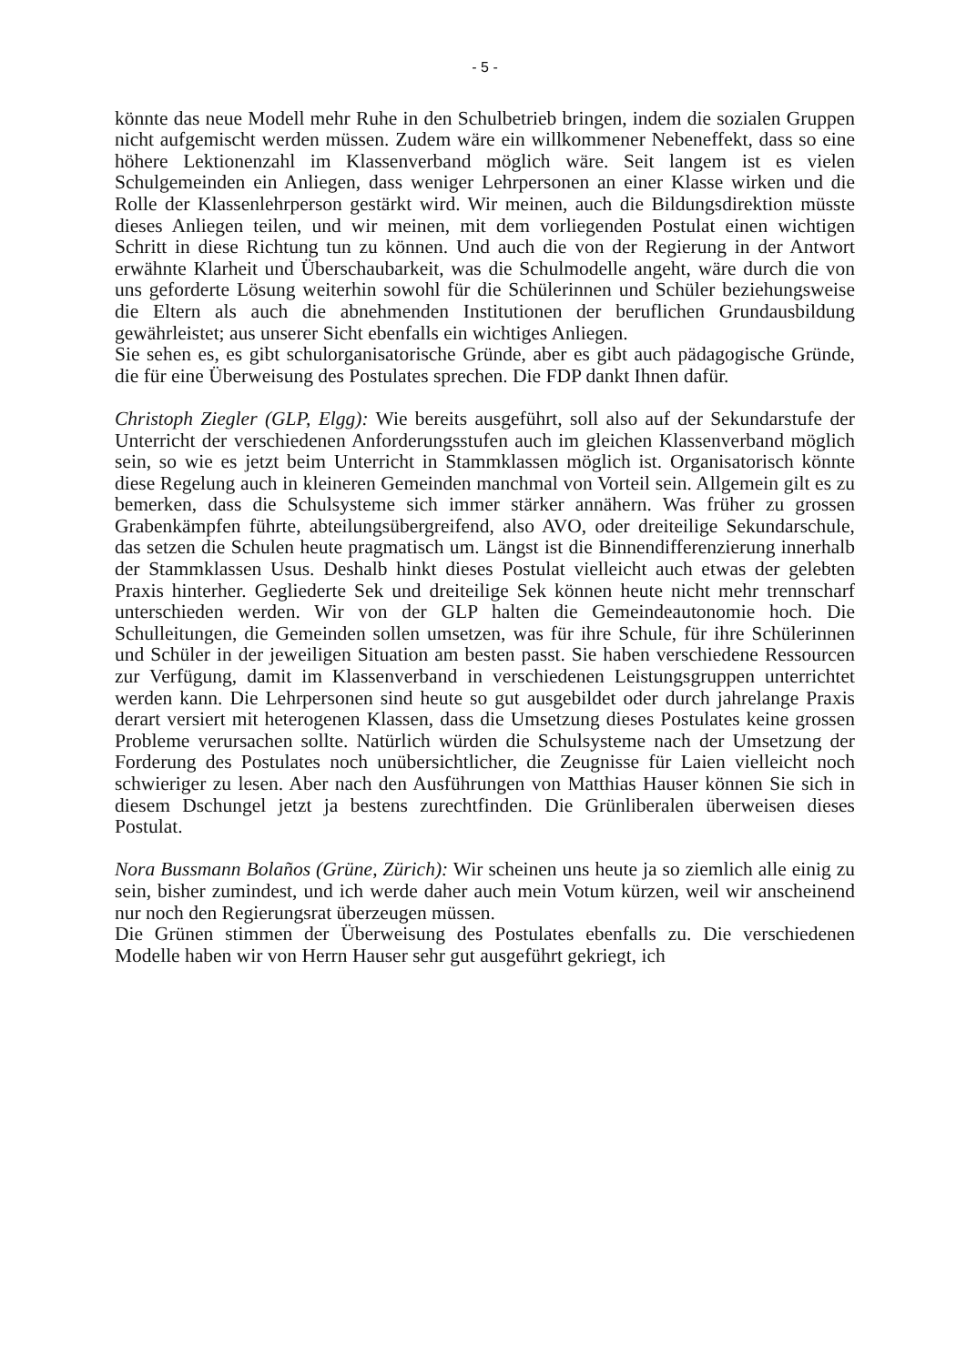- 5 -
könnte das neue Modell mehr Ruhe in den Schulbetrieb bringen, indem die sozialen Gruppen nicht aufgemischt werden müssen. Zudem wäre ein willkommener Nebeneffekt, dass so eine höhere Lektionenzahl im Klassenverband möglich wäre. Seit langem ist es vielen Schulgemeinden ein Anliegen, dass weniger Lehrpersonen an einer Klasse wirken und die Rolle der Klassenlehrperson gestärkt wird. Wir meinen, auch die Bildungsdirektion müsste dieses Anliegen teilen, und wir meinen, mit dem vorliegenden Postulat einen wichtigen Schritt in diese Richtung tun zu können. Und auch die von der Regierung in der Antwort erwähnte Klarheit und Überschaubarkeit, was die Schulmodelle angeht, wäre durch die von uns geforderte Lösung weiterhin sowohl für die Schülerinnen und Schüler beziehungsweise die Eltern als auch die abnehmenden Institutionen der beruflichen Grundausbildung gewährleistet; aus unserer Sicht ebenfalls ein wichtiges Anliegen.
Sie sehen es, es gibt schulorganisatorische Gründe, aber es gibt auch pädagogische Gründe, die für eine Überweisung des Postulates sprechen. Die FDP dankt Ihnen dafür.
Christoph Ziegler (GLP, Elgg): Wie bereits ausgeführt, soll also auf der Sekundarstufe der Unterricht der verschiedenen Anforderungsstufen auch im gleichen Klassenverband möglich sein, so wie es jetzt beim Unterricht in Stammklassen möglich ist. Organisatorisch könnte diese Regelung auch in kleineren Gemeinden manchmal von Vorteil sein. Allgemein gilt es zu bemerken, dass die Schulsysteme sich immer stärker annähern. Was früher zu grossen Grabenkämpfen führte, abteilungsübergreifend, also AVO, oder dreiteilige Sekundarschule, das setzen die Schulen heute pragmatisch um. Längst ist die Binnendifferenzierung innerhalb der Stammklassen Usus. Deshalb hinkt dieses Postulat vielleicht auch etwas der gelebten Praxis hinterher. Gegliederte Sek und dreiteilige Sek können heute nicht mehr trennscharf unterschieden werden. Wir von der GLP halten die Gemeindeautonomie hoch. Die Schulleitungen, die Gemeinden sollen umsetzen, was für ihre Schule, für ihre Schülerinnen und Schüler in der jeweiligen Situation am besten passt. Sie haben verschiedene Ressourcen zur Verfügung, damit im Klassenverband in verschiedenen Leistungsgruppen unterrichtet werden kann. Die Lehrpersonen sind heute so gut ausgebildet oder durch jahrelange Praxis derart versiert mit heterogenen Klassen, dass die Umsetzung dieses Postulates keine grossen Probleme verursachen sollte. Natürlich würden die Schulsysteme nach der Umsetzung der Forderung des Postulates noch unübersichtlicher, die Zeugnisse für Laien vielleicht noch schwieriger zu lesen. Aber nach den Ausführungen von Matthias Hauser können Sie sich in diesem Dschungel jetzt ja bestens zurechtfinden. Die Grünliberalen überweisen dieses Postulat.
Nora Bussmann Bolaños (Grüne, Zürich): Wir scheinen uns heute ja so ziemlich alle einig zu sein, bisher zumindest, und ich werde daher auch mein Votum kürzen, weil wir anscheinend nur noch den Regierungsrat überzeugen müssen.
Die Grünen stimmen der Überweisung des Postulates ebenfalls zu. Die verschiedenen Modelle haben wir von Herrn Hauser sehr gut ausgeführt gekriegt, ich